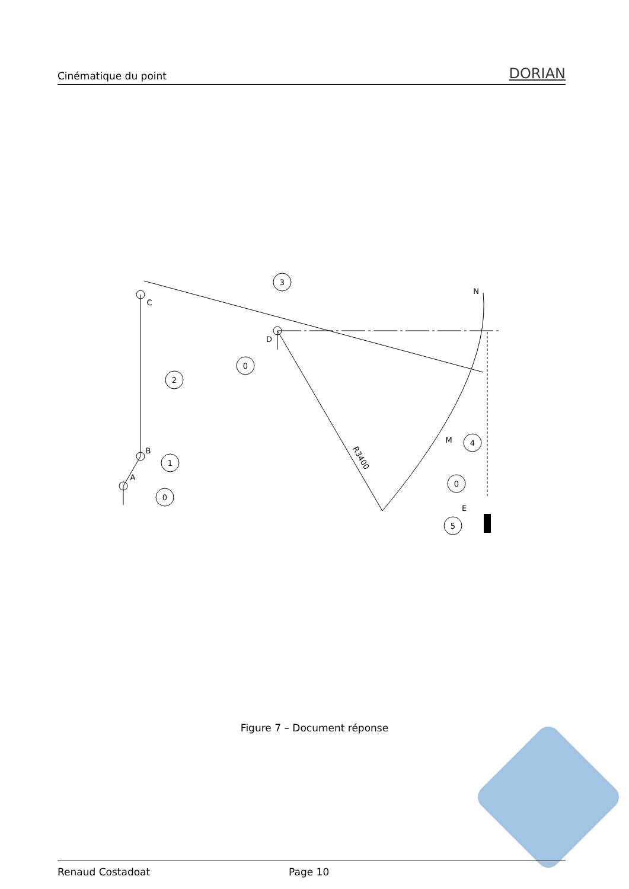Cinématique du point DORIAN
3
0
2
1
0
4
0
5
C
D
B
A
N
M
E
R3400
Figure 7 – Document réponse
Renaud Costadoat Page 10